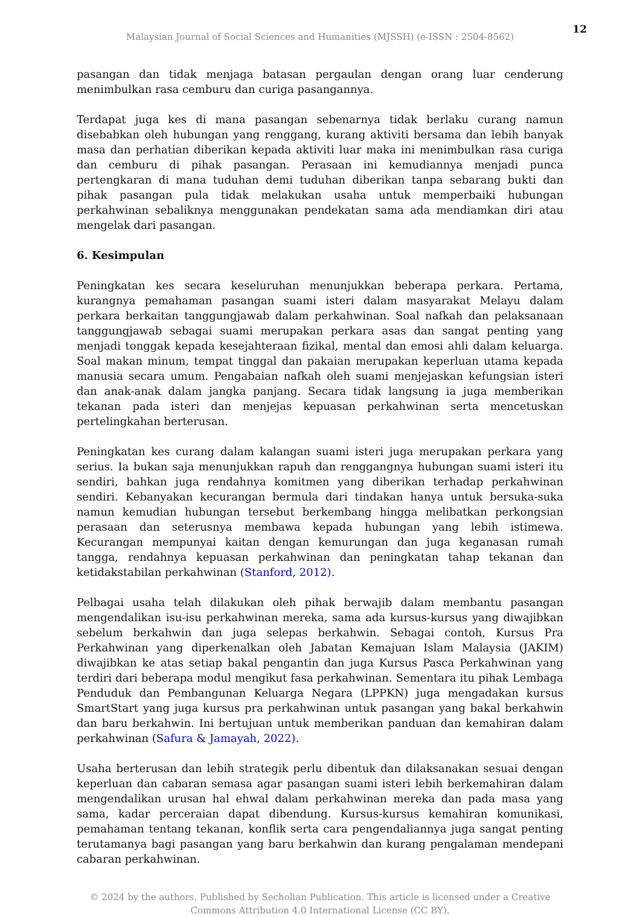12
Malaysian Journal of Social Sciences and Humanities (MJSSH) (e-ISSN : 2504-8562)
pasangan dan tidak menjaga batasan pergaulan dengan orang luar cenderung menimbulkan rasa cemburu dan curiga pasangannya.
Terdapat juga kes di mana pasangan sebenarnya tidak berlaku curang namun disebabkan oleh hubungan yang renggang, kurang aktiviti bersama dan lebih banyak masa dan perhatian diberikan kepada aktiviti luar maka ini menimbulkan rasa curiga dan cemburu di pihak pasangan. Perasaan ini kemudiannya menjadi punca pertengkaran di mana tuduhan demi tuduhan diberikan tanpa sebarang bukti dan pihak pasangan pula tidak melakukan usaha untuk memperbaiki hubungan perkahwinan sebaliknya menggunakan pendekatan sama ada mendiamkan diri atau mengelak dari pasangan.
6. Kesimpulan
Peningkatan kes secara keseluruhan menunjukkan beberapa perkara. Pertama, kurangnya pemahaman pasangan suami isteri dalam masyarakat Melayu dalam perkara berkaitan tanggungjawab dalam perkahwinan. Soal nafkah dan pelaksanaan tanggungjawab sebagai suami merupakan perkara asas dan sangat penting yang menjadi tonggak kepada kesejahteraan fizikal, mental dan emosi ahli dalam keluarga. Soal makan minum, tempat tinggal dan pakaian merupakan keperluan utama kepada manusia secara umum. Pengabaian nafkah oleh suami menjejaskan kefungsian isteri dan anak-anak dalam jangka panjang. Secara tidak langsung ia juga memberikan tekanan pada isteri dan menjejas kepuasan perkahwinan serta mencetuskan pertelingkahan berterusan.
Peningkatan kes curang dalam kalangan suami isteri juga merupakan perkara yang serius. Ia bukan saja menunjukkan rapuh dan renggangnya hubungan suami isteri itu sendiri, bahkan juga rendahnya komitmen yang diberikan terhadap perkahwinan sendiri. Kebanyakan kecurangan bermula dari tindakan hanya untuk bersuka-suka namun kemudian hubungan tersebut berkembang hingga melibatkan perkongsian perasaan dan seterusnya membawa kepada hubungan yang lebih istimewa. Kecurangan mempunyai kaitan dengan kemurungan dan juga keganasan rumah tangga, rendahnya kepuasan perkahwinan dan peningkatan tahap tekanan dan ketidakstabilan perkahwinan (Stanford, 2012).
Pelbagai usaha telah dilakukan oleh pihak berwajib dalam membantu pasangan mengendalikan isu-isu perkahwinan mereka, sama ada kursus-kursus yang diwajibkan sebelum berkahwin dan juga selepas berkahwin. Sebagai contoh, Kursus Pra Perkahwinan yang diperkenalkan oleh Jabatan Kemajuan Islam Malaysia (JAKIM) diwajibkan ke atas setiap bakal pengantin dan juga Kursus Pasca Perkahwinan yang terdiri dari beberapa modul mengikut fasa perkahwinan. Sementara itu pihak Lembaga Penduduk dan Pembangunan Keluarga Negara (LPPKN) juga mengadakan kursus SmartStart yang juga kursus pra perkahwinan untuk pasangan yang bakal berkahwin dan baru berkahwin. Ini bertujuan untuk memberikan panduan dan kemahiran dalam perkahwinan (Safura & Jamayah, 2022).
Usaha berterusan dan lebih strategik perlu dibentuk dan dilaksanakan sesuai dengan keperluan dan cabaran semasa agar pasangan suami isteri lebih berkemahiran dalam mengendalikan urusan hal ehwal dalam perkahwinan mereka dan pada masa yang sama, kadar perceraian dapat dibendung. Kursus-kursus kemahiran komunikasi, pemahaman tentang tekanan, konflik serta cara pengendaliannya juga sangat penting terutamanya bagi pasangan yang baru berkahwin dan kurang pengalaman mendepani cabaran perkahwinan.
© 2024 by the authors. Published by Secholian Publication. This article is licensed under a Creative
Commons Attribution 4.0 International License (CC BY).